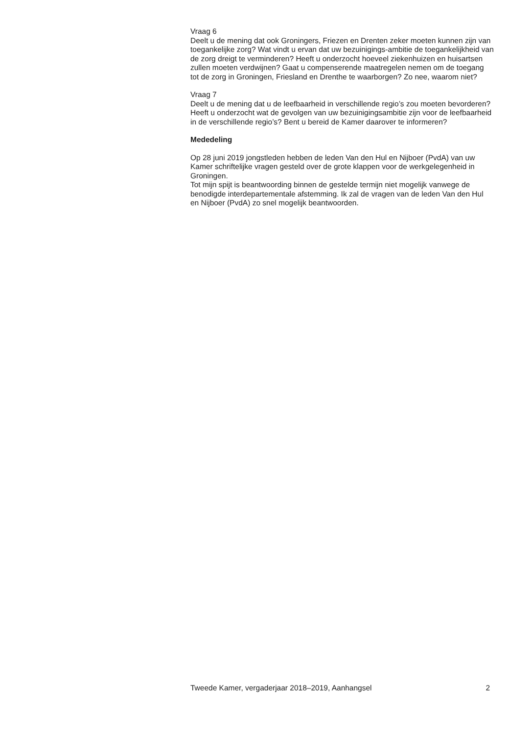Vraag 6
Deelt u de mening dat ook Groningers, Friezen en Drenten zeker moeten kunnen zijn van toegankelijke zorg? Wat vindt u ervan dat uw bezuinigings-ambitie de toegankelijkheid van de zorg dreigt te verminderen? Heeft u onderzocht hoeveel ziekenhuizen en huisartsen zullen moeten verdwijnen? Gaat u compenserende maatregelen nemen om de toegang tot de zorg in Groningen, Friesland en Drenthe te waarborgen? Zo nee, waarom niet?
Vraag 7
Deelt u de mening dat u de leefbaarheid in verschillende regio’s zou moeten bevorderen? Heeft u onderzocht wat de gevolgen van uw bezuinigingsambitie zijn voor de leefbaarheid in de verschillende regio’s? Bent u bereid de Kamer daarover te informeren?
Mededeling
Op 28 juni 2019 jongstleden hebben de leden Van den Hul en Nijboer (PvdA) van uw Kamer schriftelijke vragen gesteld over de grote klappen voor de werkgelegenheid in Groningen.
Tot mijn spijt is beantwoording binnen de gestelde termijn niet mogelijk vanwege de benodigde interdepartementale afstemming. Ik zal de vragen van de leden Van den Hul en Nijboer (PvdA) zo snel mogelijk beantwoorden.
Tweede Kamer, vergaderjaar 2018–2019, Aanhangsel 2